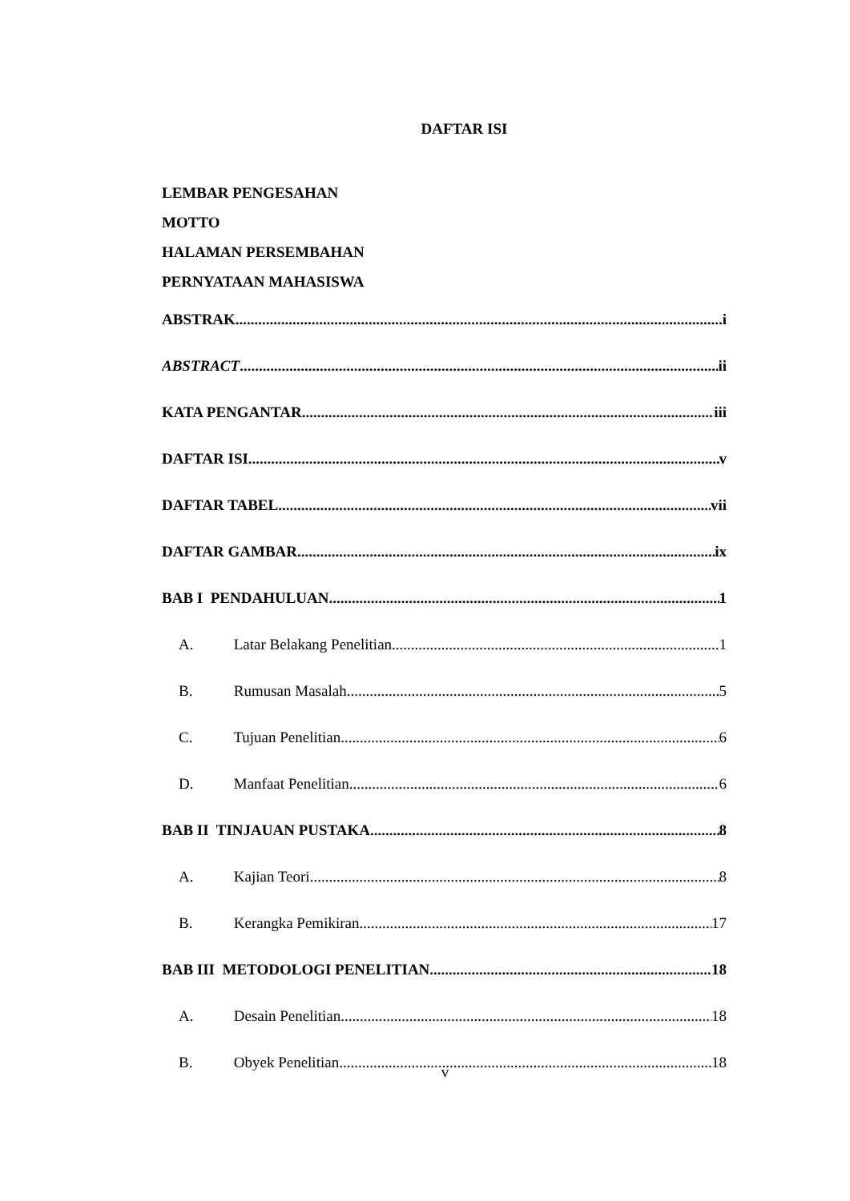DAFTAR ISI
LEMBAR PENGESAHAN
MOTTO
HALAMAN PERSEMBAHAN
PERNYATAAN MAHASISWA
ABSTRAK i
ABSTRACT ii
KATA PENGANTAR iii
DAFTAR ISI v
DAFTAR TABEL vii
DAFTAR GAMBAR ix
BAB I PENDAHULUAN 1
A. Latar Belakang Penelitian 1
B. Rumusan Masalah 5
C. Tujuan Penelitian 6
D. Manfaat Penelitian 6
BAB II TINJAUAN PUSTAKA 8
A. Kajian Teori 8
B. Kerangka Pemikiran 17
BAB III METODOLOGI PENELITIAN 18
A. Desain Penelitian 18
B. Obyek Penelitian 18
v